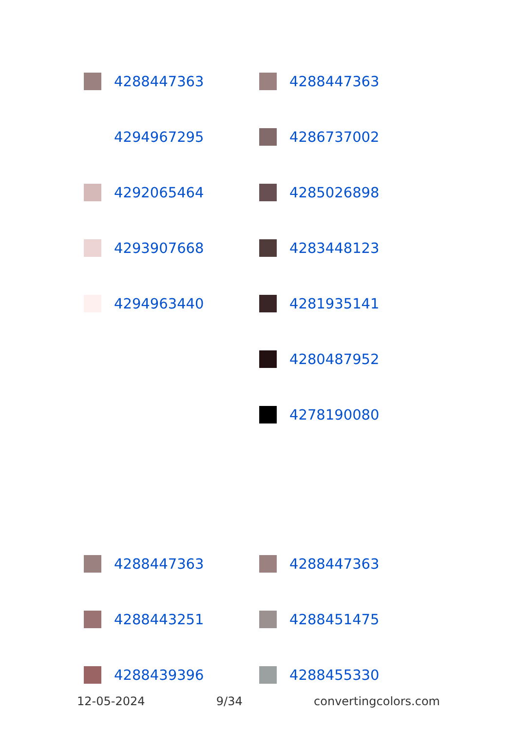4288447363
4294967295
4292065464
4293907668
4294963440
4288447363
4286737002
4285026898
4283448123
4281935141
4280487952
4278190080
4288447363
4288443251
4288439396
4288447363
4288451475
4288455330
12-05-2024 9/34 convertingcolors.com